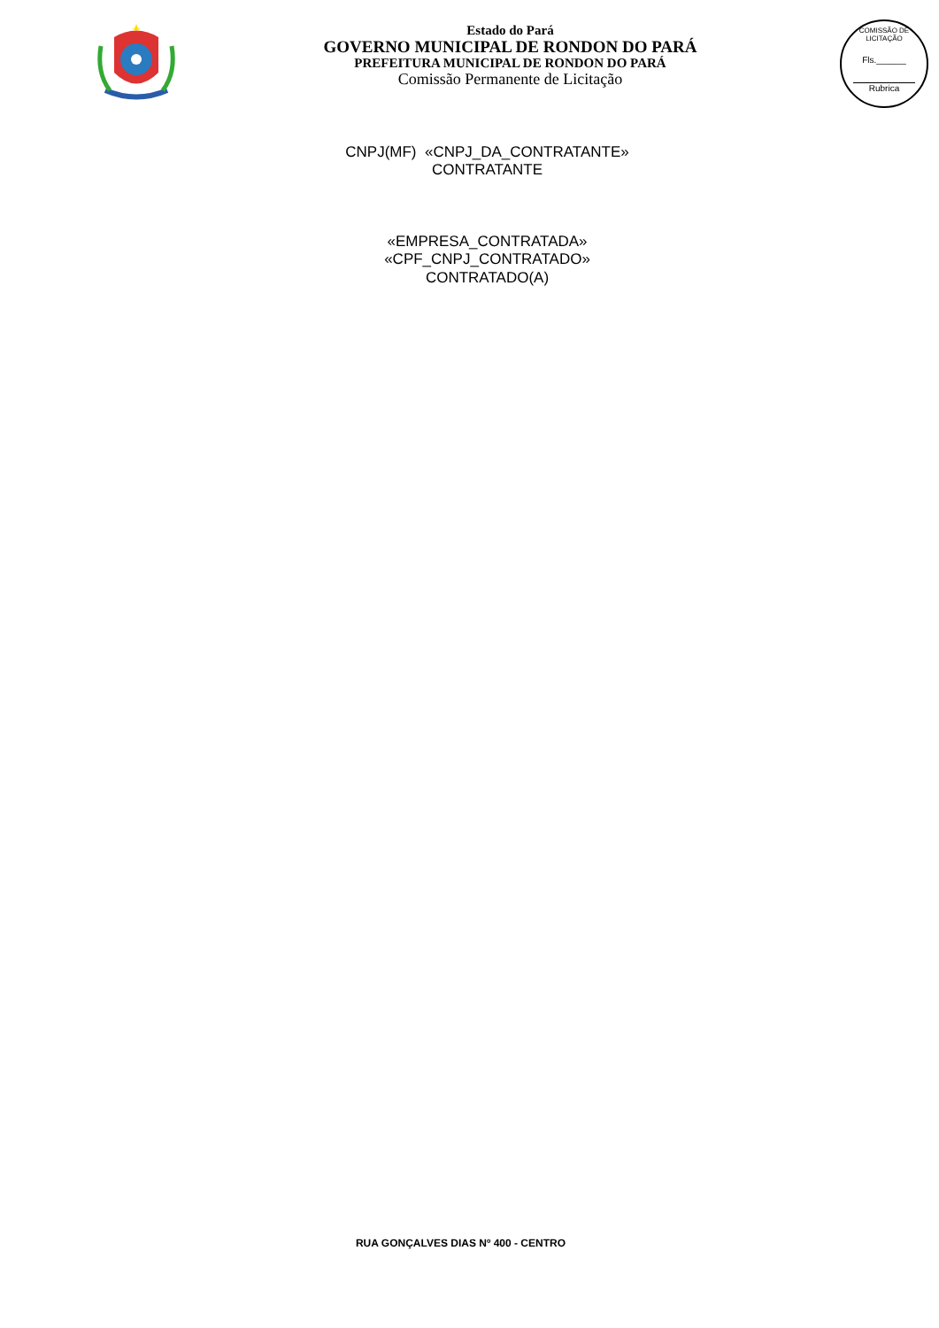Estado do Pará
GOVERNO MUNICIPAL DE RONDON DO PARÁ
PREFEITURA MUNICIPAL DE RONDON DO PARÁ
Comissão Permanente de Licitação
COMISSÃO DE LICITAÇÃO
Fls.______
Rubrica
CNPJ(MF) «CNPJ_DA_CONTRATANTE»
CONTRATANTE
«EMPRESA_CONTRATADA»
«CPF_CNPJ_CONTRATADO»
CONTRATADO(A)
RUA GONÇALVES DIAS Nº 400 - CENTRO